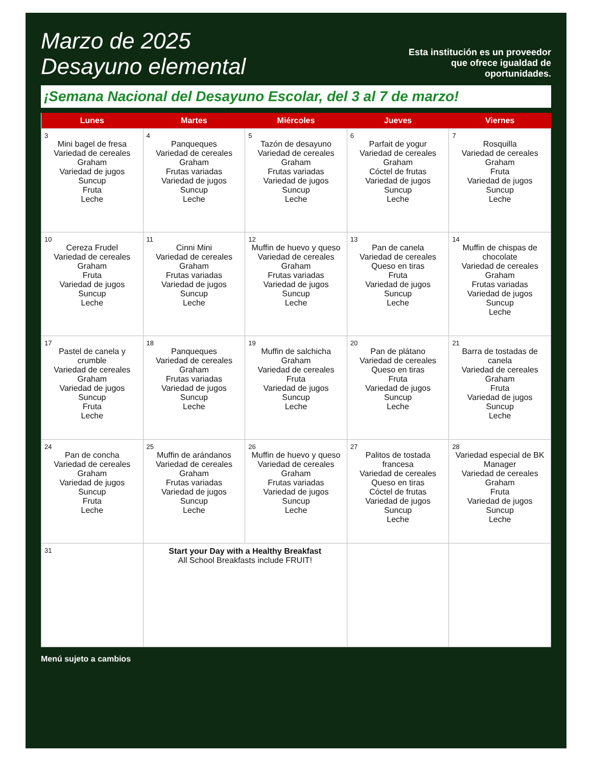Marzo de 2025
Desayuno elemental
Esta institución es un proveedor que ofrece igualdad de oportunidades.
¡Semana Nacional del Desayuno Escolar, del 3 al 7 de marzo!
| Lunes | Martes | Miércoles | Jueves | Viernes |
| --- | --- | --- | --- | --- |
| 3 Mini bagel de fresa Variedad de cereales Graham Variedad de jugos Suncup Fruta Leche | 4 Panqueques Variedad de cereales Graham Frutas variadas Variedad de jugos Suncup Leche | 5 Tazón de desayuno Variedad de cereales Graham Frutas variadas Variedad de jugos Suncup Leche | 6 Parfait de yogur Variedad de cereales Graham Cóctel de frutas Variedad de jugos Suncup Leche | 7 Rosquilla Variedad de cereales Graham Fruta Variedad de jugos Suncup Leche |
| 10 Cereza Frudel Variedad de cereales Graham Fruta Variedad de jugos Suncup Leche | 11 Cinni Mini Variedad de cereales Graham Frutas variadas Variedad de jugos Suncup Leche | 12 Muffin de huevo y queso Variedad de cereales Graham Frutas variadas Variedad de jugos Suncup Leche | 13 Pan de canela Variedad de cereales Queso en tiras Fruta Variedad de jugos Suncup Leche | 14 Muffin de chispas de chocolate Variedad de cereales Graham Frutas variadas Variedad de jugos Suncup Leche |
| 17 Pastel de canela y crumble Variedad de cereales Graham Variedad de jugos Suncup Fruta Leche | 18 Panqueques Variedad de cereales Graham Frutas variadas Variedad de jugos Suncup Leche | 19 Muffin de salchicha Graham Variedad de cereales Fruta Variedad de jugos Suncup Leche | 20 Pan de plátano Variedad de cereales Queso en tiras Fruta Variedad de jugos Suncup Leche | 21 Barra de tostadas de canela Variedad de cereales Graham Fruta Variedad de jugos Suncup Leche |
| 24 Pan de concha Variedad de cereales Graham Variedad de jugos Suncup Fruta Leche | 25 Muffin de arándanos Variedad de cereales Graham Frutas variadas Variedad de jugos Suncup Leche | 26 Muffin de huevo y queso Variedad de cereales Graham Frutas variadas Variedad de jugos Suncup Leche | 27 Palitos de tostada francesa Variedad de cereales Queso en tiras Cóctel de frutas Variedad de jugos Suncup Leche | 28 Variedad especial de BK Manager Variedad de cereales Graham Fruta Variedad de jugos Suncup Leche |
| 31 | Start your Day with a Healthy Breakfast All School Breakfasts include FRUIT! | | | |
Menú sujeto a cambios